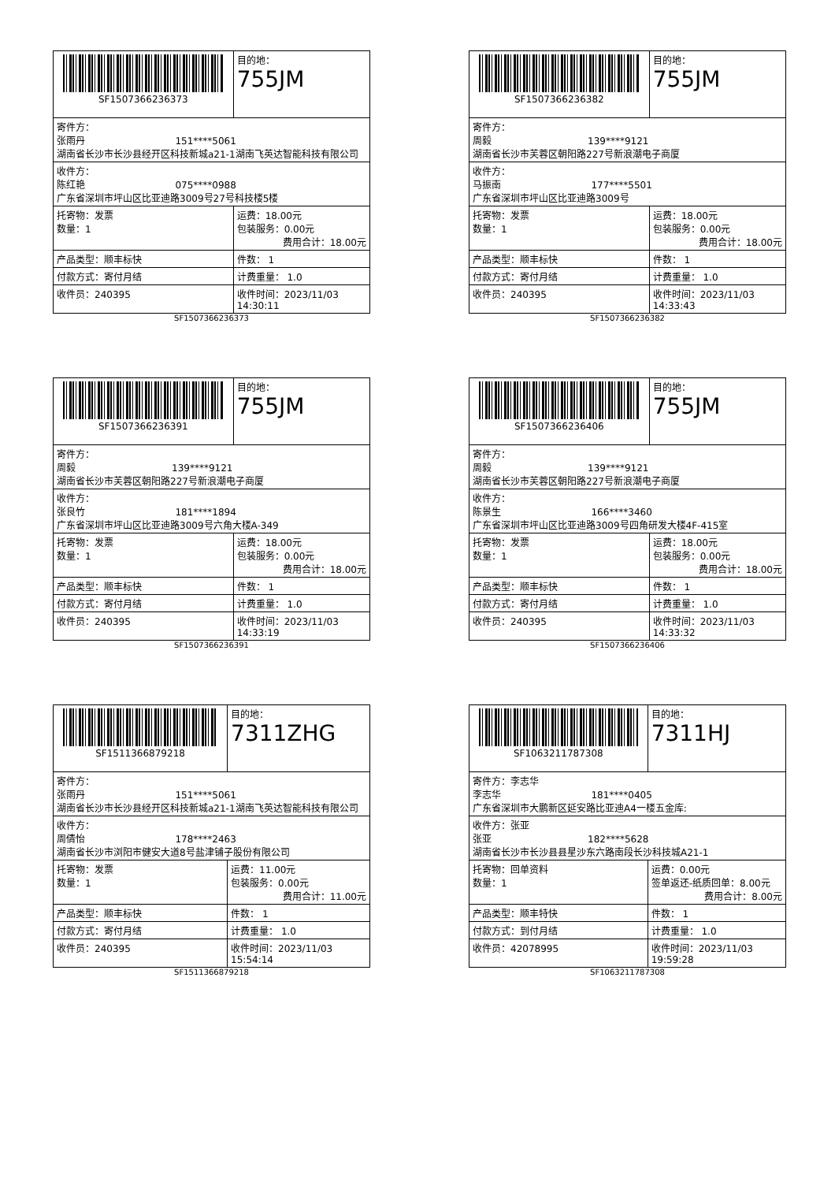| SF1507366236373 | | 目的地： 755JM |
| 寄件方： 张雨丹 151****5061 湖南省长沙市长沙县经开区科技新城a21-1湖南飞英达智能科技有限公司 | | |
| 收件方： 陈红艳 075****0988 广东省深圳市坪山区比亚迪路3009号27号科技楼5楼 | | |
| 托寄物：发票 数量：1 | 运费：18.00元 包装服务：0.00元 费用合计：18.00元 | |
| 产品类型：顺丰标快 | 件数： 1 | |
| 付款方式：寄付月结 | 计费重量： 1.0 | |
| 收件员：240395 | 收件时间：2023/11/03 14:30:11 | |
SF1507366236373
| SF1507366236382 | | 目的地： 755JM |
| 寄件方： 周毅 139****9121 湖南省长沙市芙蓉区朝阳路227号新浪潮电子商厦 | | |
| 收件方： 马振南 177****5501 广东省深圳市坪山区比亚迪路3009号 | | |
| 托寄物：发票 数量：1 | 运费：18.00元 包装服务：0.00元 费用合计：18.00元 | |
| 产品类型：顺丰标快 | 件数： 1 | |
| 付款方式：寄付月结 | 计费重量： 1.0 | |
| 收件员：240395 | 收件时间：2023/11/03 14:33:43 | |
SF1507366236382
| SF1507366236391 | | 目的地： 755JM |
| 寄件方： 周毅 139****9121 湖南省长沙市芙蓉区朝阳路227号新浪潮电子商厦 | | |
| 收件方： 张良竹 181****1894 广东省深圳市坪山区比亚迪路3009号六角大楼A-349 | | |
| 托寄物：发票 数量：1 | 运费：18.00元 包装服务：0.00元 费用合计：18.00元 | |
| 产品类型：顺丰标快 | 件数： 1 | |
| 付款方式：寄付月结 | 计费重量： 1.0 | |
| 收件员：240395 | 收件时间：2023/11/03 14:33:19 | |
SF1507366236391
| SF1507366236406 | | 目的地： 755JM |
| 寄件方： 周毅 139****9121 湖南省长沙市芙蓉区朝阳路227号新浪潮电子商厦 | | |
| 收件方： 陈景生 166****3460 广东省深圳市坪山区比亚迪路3009号四角研发大楼4F-415室 | | |
| 托寄物：发票 数量：1 | 运费：18.00元 包装服务：0.00元 费用合计：18.00元 | |
| 产品类型：顺丰标快 | 件数： 1 | |
| 付款方式：寄付月结 | 计费重量： 1.0 | |
| 收件员：240395 | 收件时间：2023/11/03 14:33:32 | |
SF1507366236406
| SF1511366879218 | | 目的地： 7311ZHG |
| 寄件方： 张雨丹 151****5061 湖南省长沙市长沙县经开区科技新城a21-1湖南飞英达智能科技有限公司 | | |
| 收件方： 周倩怡 178****2463 湖南省长沙市浏阳市健安大道8号盐津铺子股份有限公司 | | |
| 托寄物：发票 数量：1 | 运费：11.00元 包装服务：0.00元 费用合计：11.00元 | |
| 产品类型：顺丰标快 | 件数： 1 | |
| 付款方式：寄付月结 | 计费重量： 1.0 | |
| 收件员：240395 | 收件时间：2023/11/03 15:54:14 | |
SF1511366879218
| SF1063211787308 | | 目的地： 7311HJ |
| 寄件方：李志华 李志华 181****0405 广东省深圳市大鹏新区延安路比亚迪A4一楼五金库: | | |
| 收件方：张亚 张亚 182****5628 湖南省长沙市长沙县县星沙东六路南段长沙科技城A21-1 | | |
| 托寄物：回单资料 数量：1 | 运费：0.00元 签单返还-纸质回单：8.00元 费用合计：8.00元 | |
| 产品类型：顺丰特快 | 件数： 1 | |
| 付款方式：到付月结 | 计费重量： 1.0 | |
| 收件员：42078995 | 收件时间：2023/11/03 19:59:28 | |
SF1063211787308